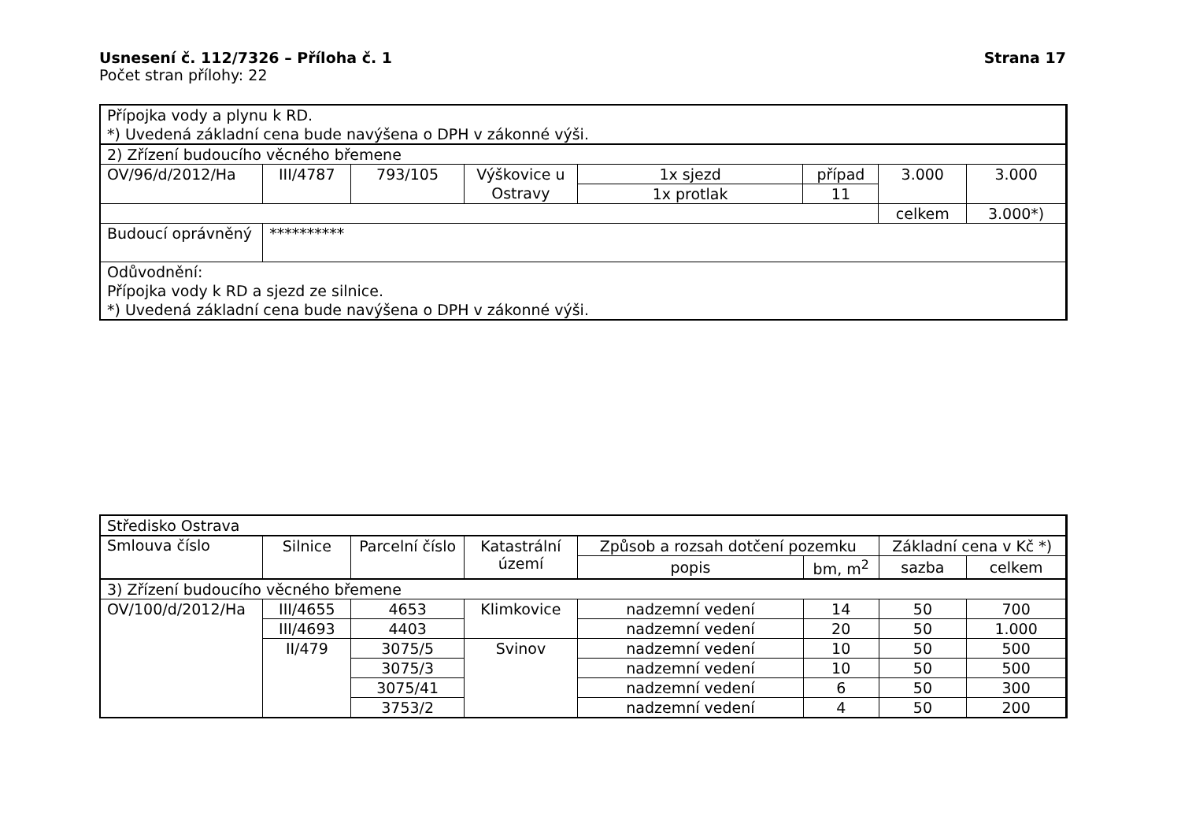Usnesení č. 112/7326 – Příloha č. 1 Strana 17
Počet stran přílohy: 22
| Přípojka vody a plynu k RD. *) Uvedená základní cena bude navýšena o DPH v zákonné výši. | | | | | | | |
| 2) Zřízení budoucího věcného břemene | | | | | | | |
| OV/96/d/2012/Ha | III/4787 | 793/105 | Výškovice u Ostravy | 1x sjezd | případ | 3.000 | 3.000 |
| | | | | 1x protlak | 11 | | |
| | | | | | | celkem | 3.000*) |
| Budoucí oprávněný | ********** | | | | | | |
| Odůvodnění: Přípojka vody k RD a sjezd ze silnice. *) Uvedená základní cena bude navýšena o DPH v zákonné výši. | | | | | | | |
| Středisko Ostrava | | | | | | | |
| Smlouva číslo | Silnice | Parcelní číslo | Katastrální území | Způsob a rozsah dotčení pozemku | | Základní cena v Kč *) | |
| | | | | popis | bm, m<sup>2</sup> | sazba | celkem |
| 3) Zřízení budoucího věcného břemene | | | | | | | |
| OV/100/d/2012/Ha | III/4655 | 4653 | Klimkovice | nadzemní vedení | 14 | 50 | 700 |
| | III/4693 | 4403 | | nadzemní vedení | 20 | 50 | 1.000 |
| | II/479 | 3075/5 | Svinov | nadzemní vedení | 10 | 50 | 500 |
| | | 3075/3 | | nadzemní vedení | 10 | 50 | 500 |
| | | 3075/41 | | nadzemní vedení | 6 | 50 | 300 |
| | | 3753/2 | | nadzemní vedení | 4 | 50 | 200 |